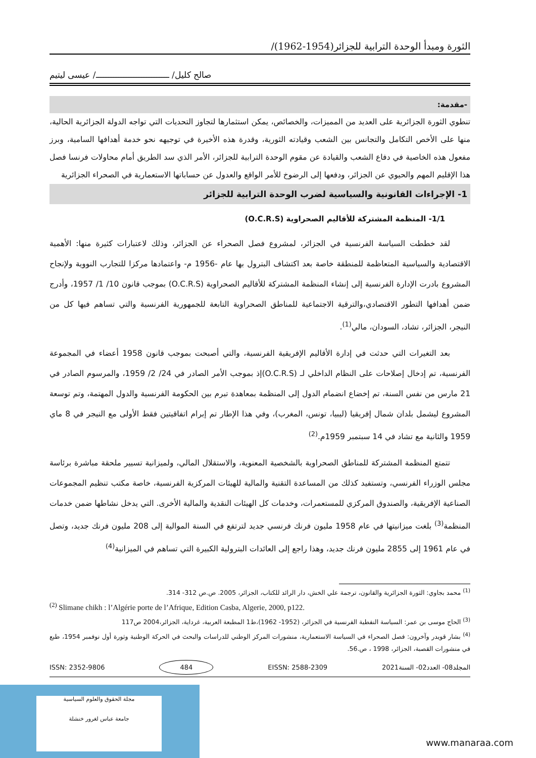الثورة ومبدأ الوحدة الترابية للجزائر(1954-1962)/
صالح كليل/ ـــــــــــــــــــــــــــــ/ عيسى ليتيم
-مقدمة:
تنطوي الثورة الجزائرية على العديد من المميزات، والخصائص، يمكن استثمارها لتجاوز التحديات التي تواجه الدولة الجزائرية الحالية، منها على الأخص التكامل والتجانس بين الشعب وقيادته الثورية، وقدرة هذه الأخيرة في توجيهه نحو خدمة أهدافها السامية، وبرز مفعول هذه الخاصية في دفاع الشعب والقيادة عن مقوم الوحدة الترابية للجزائر، الأمر الذي سد الطريق أمام محاولات فرنسا فصل هذا الإقليم المهم والحيوي عن الجزائر، ودفعها إلى الرضوخ للأمر الواقع والعدول عن حساباتها الاستعمارية في الصحراء الجزائرية
1- الإجراءات القانونية والسياسية لضرب الوحدة الترابية للجزائر
1/1- المنظمة المشتركة للأقاليم الصحراوية (O.C.R.S)
لقد خططت السياسة الفرنسية في الجزائر، لمشروع فصل الصحراء عن الجزائر، وذلك لاعتبارات كثيرة منها: الأهمية الاقتصادية والسياسية المتعاظمة للمنطقة خاصة بعد اكتشاف البترول بها عام -1956 م- واعتمادها مركزا للتجارب النووية ولإنجاح المشروع بادرت الإدارة الفرنسية إلى إنشاء المنظمة المشتركة للأقاليم الصحراوية (O.C.R.S) بموجب قانون 10/ 1/ 1957، وأدرج ضمن أهدافها التطور الاقتصادي،والترقية الاجتماعية للمناطق الصحراوية التابعة للجمهورية الفرنسية والتي تساهم فيها كل من النيجر، الجزائر، تشاد، السودان، مالي<sup>(1)</sup>.
بعد التغيرات التي حدثت في إدارة الأقاليم الإفريقية الفرنسية، والتي أصبحت بموجب قانون 1958 أعضاء في المجموعة الفرنسية، تم إدخال إصلاحات على النظام الداخلي لـ (O.C.R.S)إذ بموجب الأمر الصادر في 24/ 2/ 1959، والمرسوم الصادر في 21 مارس من نفس السنة، تم إخضاع انضمام الدول إلى المنظمة بمعاهدة تبرم بين الحكومة الفرنسية والدول المهتمة، وتم توسعة المشروع ليشمل بلدان شمال إفريقيا (ليبيا، تونس، المغرب)، وفي هذا الإطار تم إبرام اتفاقيتين فقط الأولى مع النيجر في 8 ماي 1959 والثانية مع تشاد في 14 سبتمبر 1959م.<sup>(2)</sup>
تتمتع المنظمة المشتركة للمناطق الصحراوية بالشخصية المعنوية، والاستقلال المالي، ولميزانية تسيير ملحقة مباشرة برئاسة مجلس الوزراء الفرنسي، وتستفيد كذلك من المساعدة التقنية والمالية للهيئات المركزية الفرنسية، خاصة مكتب تنظيم المجموعات الصناعية الإفريقية، والصندوق المركزي للمستعمرات، وخدمات كل الهيئات النقدية والمالية الأخرى. التي يدخل نشاطها ضمن خدمات المنظمة<sup>(3)</sup> بلغت ميزانيتها في عام 1958 مليون فرنك فرنسي جديد لترتفع في السنة الموالية إلى 208 مليون فرنك جديد، وتصل في عام 1961 إلى 2855 مليون فرنك جديد، وهذا راجع إلى العائدات البترولية الكبيرة التي تساهم في الميزانية<sup>(4)</sup>
<sup>(1)</sup> محمد بجاوي: الثورة الجزائرية والقانون، ترجمة علي الخش، دار الرائد للكتاب، الجزائر، 2005. ص.ص 312- 314.
<sup>(2)</sup> Slimane chikh : l’Algérie porte de l’Afrique, Edition Casba, Algerie, 2000, p122.
<sup>(3)</sup> الحاج موسى بن عمر: السياسة النفطية الفرنسية في الجزائر، (1952- 1962)،ط1 المطبعة العربية، غرداية، الجزائر،2004 ص117
<sup>(4)</sup> بشار قويدر وآخرون: فصل الصحراء في السياسة الاستعمارية، منشورات المركز الوطني للدراسات والبحث في الحركة الوطنية وثورة أول نوفمبر 1954، طبع في منشورات القصبة، الجزائر، 1998 ، ص.56.
المجلد08- العدد02- السنة2021 EISSN: 2588-2309 484 ISSN: 2352-9806
مجلة الحقوق والعلوم السياسية
جامعة عباس لغرور خنشلة
www.manaraa.com